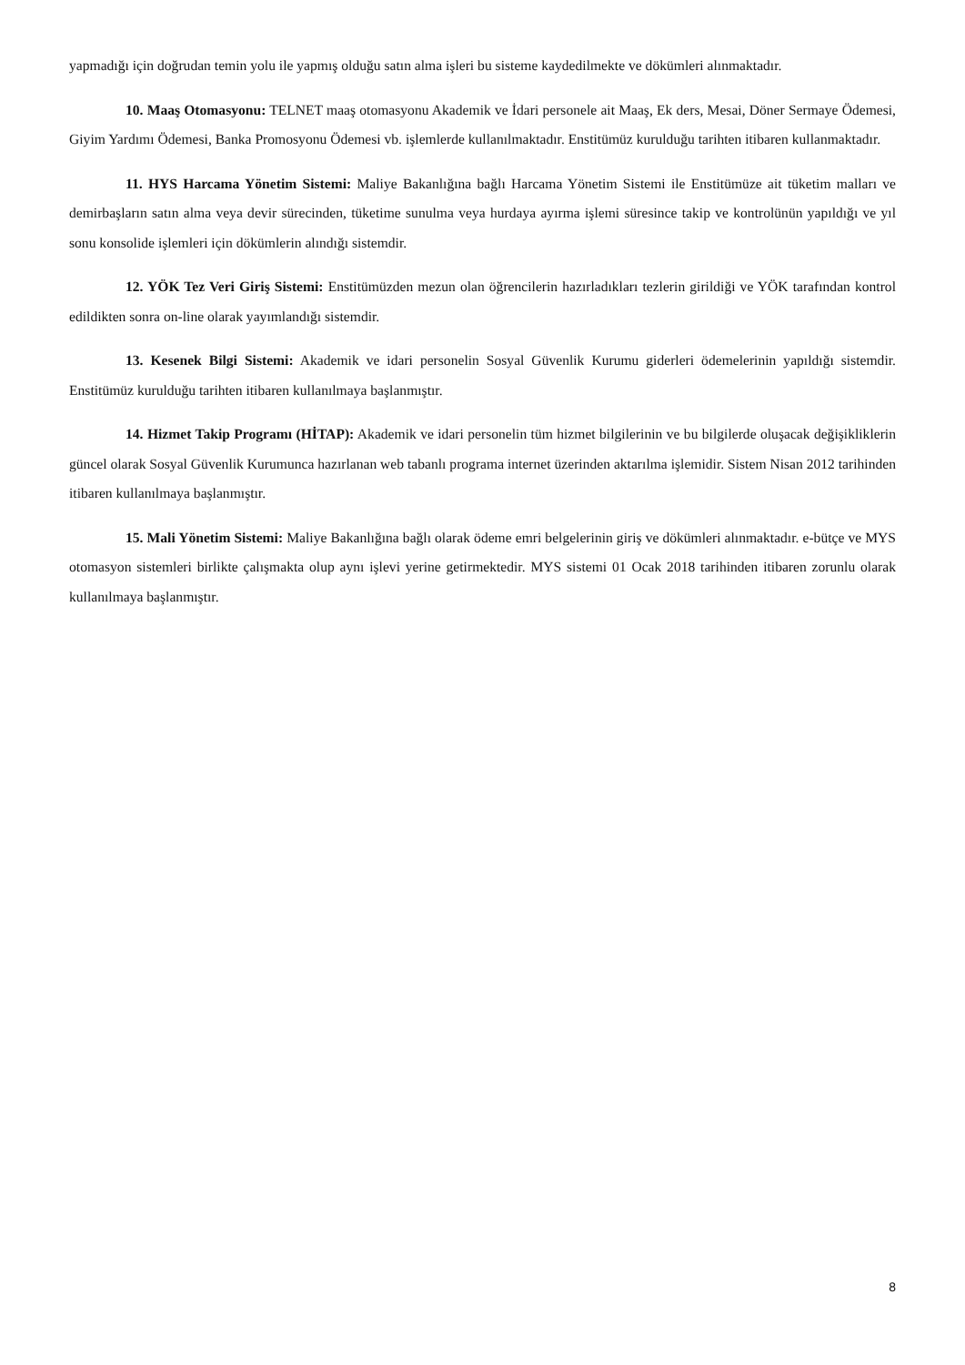yapmadığı için doğrudan temin yolu ile yapmış olduğu satın alma işleri bu sisteme kaydedilmekte ve dökümleri alınmaktadır.
10. Maaş Otomasyonu: TELNET maaş otomasyonu Akademik ve İdari personele ait Maaş, Ek ders, Mesai, Döner Sermaye Ödemesi, Giyim Yardımı Ödemesi, Banka Promosyonu Ödemesi vb. işlemlerde kullanılmaktadır. Enstitümüz kurulduğu tarihten itibaren kullanmaktadır.
11. HYS Harcama Yönetim Sistemi: Maliye Bakanlığına bağlı Harcama Yönetim Sistemi ile Enstitümüze ait tüketim malları ve demirbaşların satın alma veya devir sürecinden, tüketime sunulma veya hurdaya ayırma işlemi süresince takip ve kontrolünün yapıldığı ve yıl sonu konsolide işlemleri için dökümlerin alındığı sistemdir.
12. YÖK Tez Veri Giriş Sistemi: Enstitümüzden mezun olan öğrencilerin hazırladıkları tezlerin girildiği ve YÖK tarafından kontrol edildikten sonra on-line olarak yayımlandığı sistemdir.
13. Kesenek Bilgi Sistemi: Akademik ve idari personelin Sosyal Güvenlik Kurumu giderleri ödemelerinin yapıldığı sistemdir. Enstitümüz kurulduğu tarihten itibaren kullanılmaya başlanmıştır.
14. Hizmet Takip Programı (HİTAP): Akademik ve idari personelin tüm hizmet bilgilerinin ve bu bilgilerde oluşacak değişikliklerin güncel olarak Sosyal Güvenlik Kurumunca hazırlanan web tabanlı programa internet üzerinden aktarılma işlemidir. Sistem Nisan 2012 tarihinden itibaren kullanılmaya başlanmıştır.
15. Mali Yönetim Sistemi: Maliye Bakanlığına bağlı olarak ödeme emri belgelerinin giriş ve dökümleri alınmaktadır. e-bütçe ve MYS otomasyon sistemleri birlikte çalışmakta olup aynı işlevi yerine getirmektedir. MYS sistemi 01 Ocak 2018 tarihinden itibaren zorunlu olarak kullanılmaya başlanmıştır.
8